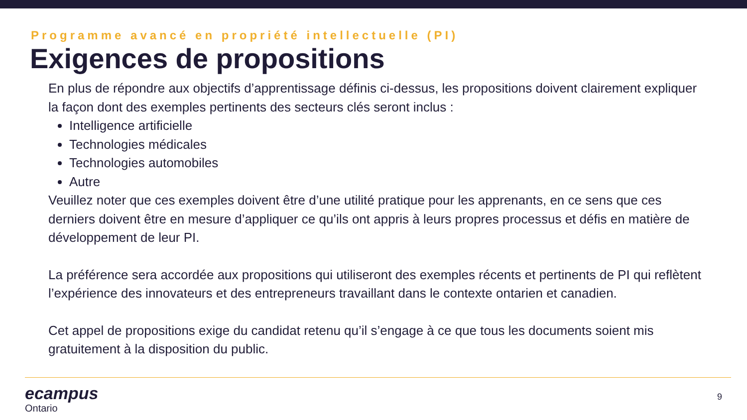Programme avancé en propriété intellectuelle (PI)
Exigences de propositions
En plus de répondre aux objectifs d’apprentissage définis ci-dessus, les propositions doivent clairement expliquer la façon dont des exemples pertinents des secteurs clés seront inclus :
Intelligence artificielle
Technologies médicales
Technologies automobiles
Autre
Veuillez noter que ces exemples doivent être d’une utilité pratique pour les apprenants, en ce sens que ces derniers doivent être en mesure d’appliquer ce qu’ils ont appris à leurs propres processus et défis en matière de développement de leur PI.
La préférence sera accordée aux propositions qui utiliseront des exemples récents et pertinents de PI qui reflètent l’expérience des innovateurs et des entrepreneurs travaillant dans le contexte ontarien et canadien.
Cet appel de propositions exige du candidat retenu qu’il s’engage à ce que tous les documents soient mis gratuitement à la disposition du public.
ecampus
Ontario
9